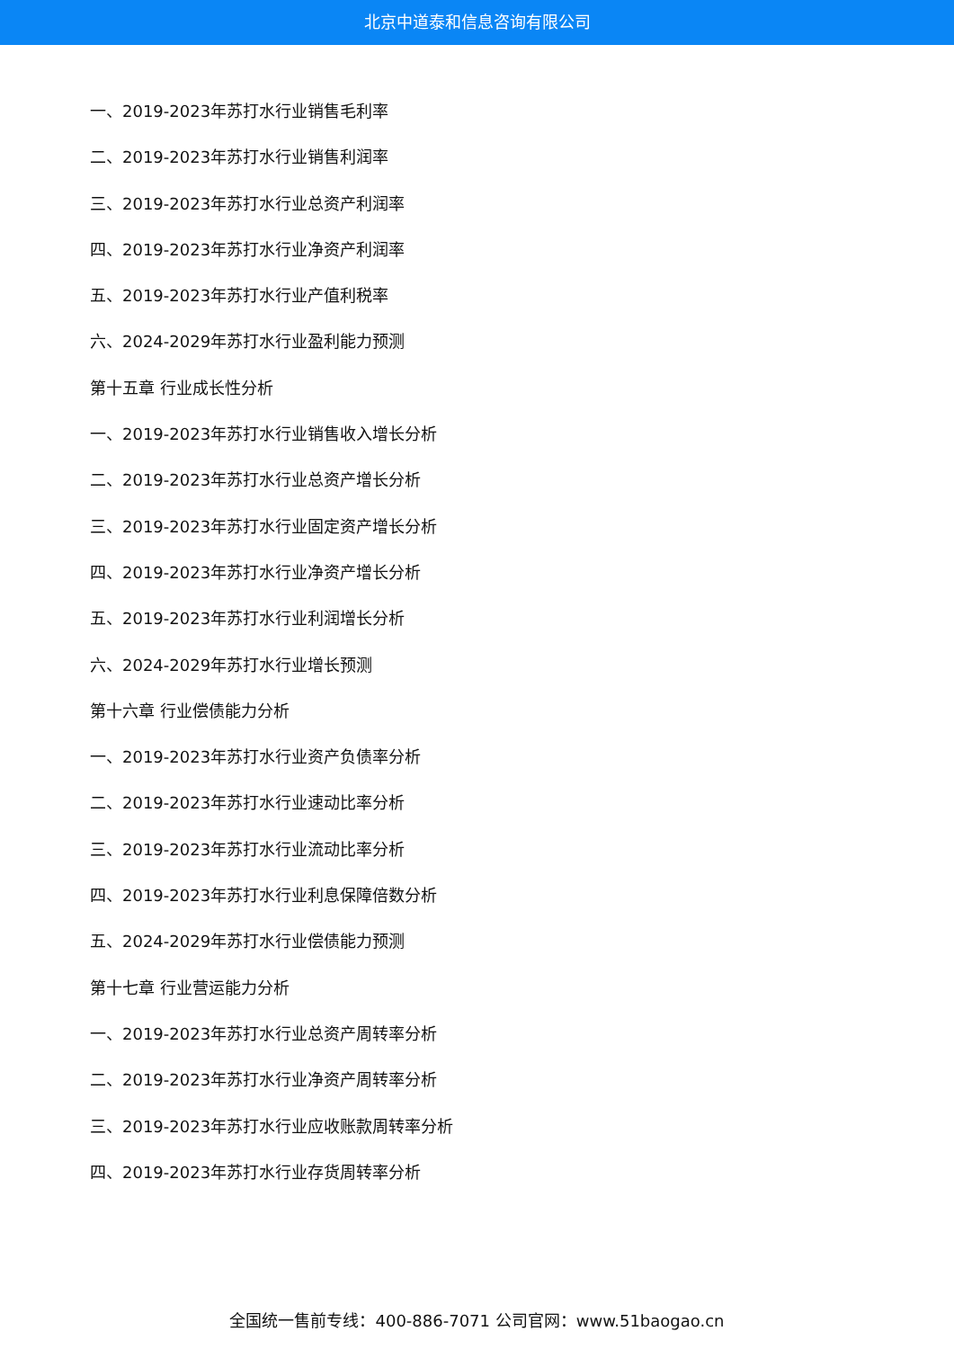北京中道泰和信息咨询有限公司
一、2019-2023年苏打水行业销售毛利率
二、2019-2023年苏打水行业销售利润率
三、2019-2023年苏打水行业总资产利润率
四、2019-2023年苏打水行业净资产利润率
五、2019-2023年苏打水行业产值利税率
六、2024-2029年苏打水行业盈利能力预测
第十五章 行业成长性分析
一、2019-2023年苏打水行业销售收入增长分析
二、2019-2023年苏打水行业总资产增长分析
三、2019-2023年苏打水行业固定资产增长分析
四、2019-2023年苏打水行业净资产增长分析
五、2019-2023年苏打水行业利润增长分析
六、2024-2029年苏打水行业增长预测
第十六章 行业偿债能力分析
一、2019-2023年苏打水行业资产负债率分析
二、2019-2023年苏打水行业速动比率分析
三、2019-2023年苏打水行业流动比率分析
四、2019-2023年苏打水行业利息保障倍数分析
五、2024-2029年苏打水行业偿债能力预测
第十七章 行业营运能力分析
一、2019-2023年苏打水行业总资产周转率分析
二、2019-2023年苏打水行业净资产周转率分析
三、2019-2023年苏打水行业应收账款周转率分析
四、2019-2023年苏打水行业存货周转率分析
全国统一售前专线：400-886-7071 公司官网：www.51baogao.cn